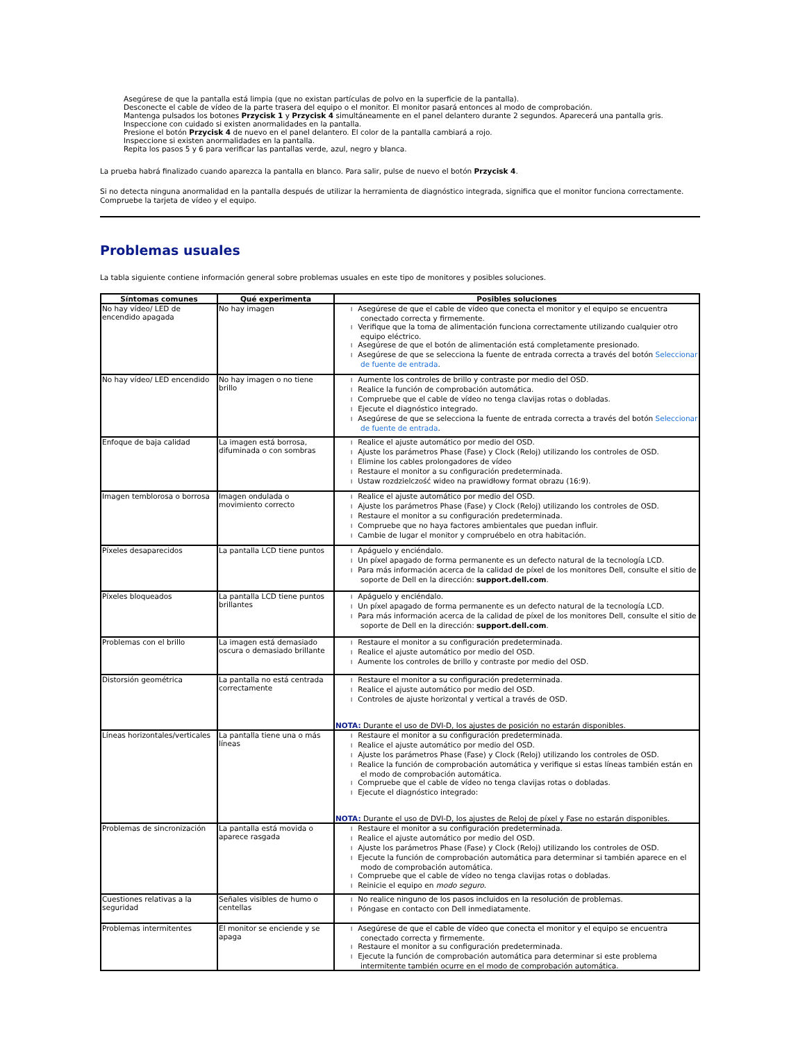Asegúrese de que la pantalla está limpia (que no existan partículas de polvo en la superficie de la pantalla).
Desconecte el cable de vídeo de la parte trasera del equipo o el monitor. El monitor pasará entonces al modo de comprobación.
Mantenga pulsados los botones Przycisk 1 y Przycisk 4 simultáneamente en el panel delantero durante 2 segundos. Aparecerá una pantalla gris.
Inspeccione con cuidado si existen anormalidades en la pantalla.
Presione el botón Przycisk 4 de nuevo en el panel delantero. El color de la pantalla cambiará a rojo.
Inspeccione si existen anormalidades en la pantalla.
Repita los pasos 5 y 6 para verificar las pantallas verde, azul, negro y blanca.
La prueba habrá finalizado cuando aparezca la pantalla en blanco. Para salir, pulse de nuevo el botón Przycisk 4.
Si no detecta ninguna anormalidad en la pantalla después de utilizar la herramienta de diagnóstico integrada, significa que el monitor funciona correctamente. Compruebe la tarjeta de vídeo y el equipo.
Problemas usuales
La tabla siguiente contiene información general sobre problemas usuales en este tipo de monitores y posibles soluciones.
| Síntomas comunes | Qué experimenta | Posibles soluciones |
| --- | --- | --- |
| No hay vídeo/ LED de encendido apagada | No hay imagen | l Asegúrese de que el cable de vídeo que conecta el monitor y el equipo se encuentra conectado correcta y firmemente. l Verifique que la toma de alimentación funciona correctamente utilizando cualquier otro equipo eléctrico. l Asegúrese de que el botón de alimentación está completamente presionado. l Asegúrese de que se selecciona la fuente de entrada correcta a través del botón Seleccionar de fuente de entrada . |
| No hay vídeo/ LED encendido | No hay imagen o no tiene brillo | l Aumente los controles de brillo y contraste por medio del OSD. l Realice la función de comprobación automática. l Compruebe que el cable de vídeo no tenga clavijas rotas o dobladas. l Ejecute el diagnóstico integrado. l Asegúrese de que se selecciona la fuente de entrada correcta a través del botón Seleccionar de fuente de entrada . |
| Enfoque de baja calidad | La imagen está borrosa, difuminada o con sombras | l Realice el ajuste automático por medio del OSD. l Ajuste los parámetros Phase (Fase) y Clock (Reloj) utilizando los controles de OSD. l Elimine los cables prolongadores de vídeo l Restaure el monitor a su configuración predeterminada. l Ustaw rozdzielczość wideo na prawidłowy format obrazu (16:9). |
| Imagen temblorosa o borrosa | Imagen ondulada o movimiento correcto | l Realice el ajuste automático por medio del OSD. l Ajuste los parámetros Phase (Fase) y Clock (Reloj) utilizando los controles de OSD. l Restaure el monitor a su configuración predeterminada. l Compruebe que no haya factores ambientales que puedan influir. l Cambie de lugar el monitor y compruébelo en otra habitación. |
| Píxeles desaparecidos | La pantalla LCD tiene puntos | l Apáguelo y enciéndalo. l Un píxel apagado de forma permanente es un defecto natural de la tecnología LCD. l Para más información acerca de la calidad de píxel de los monitores Dell, consulte el sitio de soporte de Dell en la dirección: support.dell.com . |
| Píxeles bloqueados | La pantalla LCD tiene puntos brillantes | l Apáguelo y enciéndalo. l Un píxel apagado de forma permanente es un defecto natural de la tecnología LCD. l Para más información acerca de la calidad de píxel de los monitores Dell, consulte el sitio de soporte de Dell en la dirección: support.dell.com . |
| Problemas con el brillo | La imagen está demasiado oscura o demasiado brillante | l Restaure el monitor a su configuración predeterminada. l Realice el ajuste automático por medio del OSD. l Aumente los controles de brillo y contraste por medio del OSD. |
| Distorsión geométrica | La pantalla no está centrada correctamente | l Restaure el monitor a su configuración predeterminada. l Realice el ajuste automático por medio del OSD. l Controles de ajuste horizontal y vertical a través de OSD. NOTA: Durante el uso de DVI-D, los ajustes de posición no estarán disponibles. |
| Líneas horizontales/verticales | La pantalla tiene una o más líneas | l Restaure el monitor a su configuración predeterminada. l Realice el ajuste automático por medio del OSD. l Ajuste los parámetros Phase (Fase) y Clock (Reloj) utilizando los controles de OSD. l Realice la función de comprobación automática y verifique si estas líneas también están en el modo de comprobación automática. l Compruebe que el cable de vídeo no tenga clavijas rotas o dobladas. l Ejecute el diagnóstico integrado: NOTA: Durante el uso de DVI-D, los ajustes de Reloj de píxel y Fase no estarán disponibles. |
| Problemas de sincronización | La pantalla está movida o aparece rasgada | l Restaure el monitor a su configuración predeterminada. l Realice el ajuste automático por medio del OSD. l Ajuste los parámetros Phase (Fase) y Clock (Reloj) utilizando los controles de OSD. l Ejecute la función de comprobación automática para determinar si también aparece en el modo de comprobación automática. l Compruebe que el cable de vídeo no tenga clavijas rotas o dobladas. l Reinicie el equipo en modo seguro . |
| Cuestiones relativas a la seguridad | Señales visibles de humo o centellas | l No realice ninguno de los pasos incluidos en la resolución de problemas. l Póngase en contacto con Dell inmediatamente. |
| Problemas intermitentes | El monitor se enciende y se apaga | l Asegúrese de que el cable de vídeo que conecta el monitor y el equipo se encuentra conectado correcta y firmemente. l Restaure el monitor a su configuración predeterminada. l Ejecute la función de comprobación automática para determinar si este problema intermitente también ocurre en el modo de comprobación automática. |